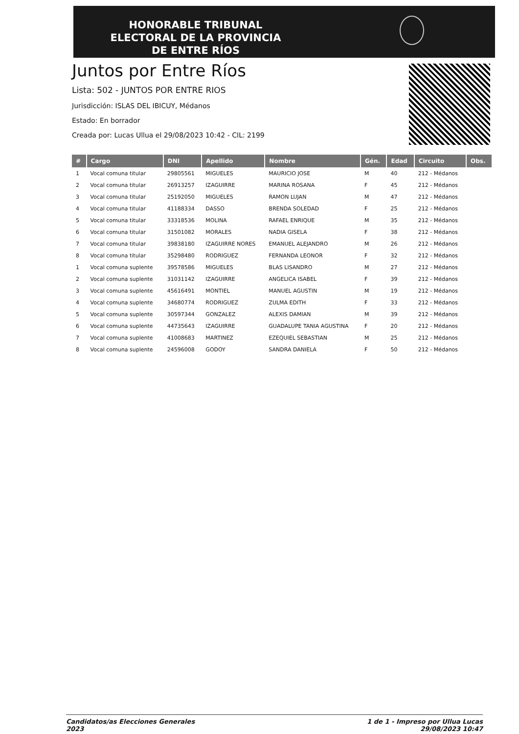HONORABLE TRIBUNAL ELECTORAL DE LA PROVINCIA DE ENTRE RÍOS
Juntos por Entre Ríos
Lista: 502 - JUNTOS POR ENTRE RIOS
Jurisdicción: ISLAS DEL IBICUY, Médanos
Estado: En borrador
Creada por: Lucas Ullua el 29/08/2023 10:42 - CIL: 2199
| # | Cargo | DNI | Apellido | Nombre | Gén. | Edad | Circuito | Obs. |
| --- | --- | --- | --- | --- | --- | --- | --- | --- |
| 1 | Vocal comuna titular | 29805561 | MIGUELES | MAURICIO JOSE | M | 40 | 212 - Médanos | |
| 2 | Vocal comuna titular | 26913257 | IZAGUIRRE | MARINA ROSANA | F | 45 | 212 - Médanos | |
| 3 | Vocal comuna titular | 25192050 | MIGUELES | RAMON LUJAN | M | 47 | 212 - Médanos | |
| 4 | Vocal comuna titular | 41188334 | DASSO | BRENDA SOLEDAD | F | 25 | 212 - Médanos | |
| 5 | Vocal comuna titular | 33318536 | MOLINA | RAFAEL ENRIQUE | M | 35 | 212 - Médanos | |
| 6 | Vocal comuna titular | 31501082 | MORALES | NADIA GISELA | F | 38 | 212 - Médanos | |
| 7 | Vocal comuna titular | 39838180 | IZAGUIRRE NORES | EMANUEL ALEJANDRO | M | 26 | 212 - Médanos | |
| 8 | Vocal comuna titular | 35298480 | RODRIGUEZ | FERNANDA LEONOR | F | 32 | 212 - Médanos | |
| 1 | Vocal comuna suplente | 39578586 | MIGUELES | BLAS LISANDRO | M | 27 | 212 - Médanos | |
| 2 | Vocal comuna suplente | 31031142 | IZAGUIRRE | ANGELICA ISABEL | F | 39 | 212 - Médanos | |
| 3 | Vocal comuna suplente | 45616491 | MONTIEL | MANUEL AGUSTIN | M | 19 | 212 - Médanos | |
| 4 | Vocal comuna suplente | 34680774 | RODRIGUEZ | ZULMA EDITH | F | 33 | 212 - Médanos | |
| 5 | Vocal comuna suplente | 30597344 | GONZALEZ | ALEXIS DAMIAN | M | 39 | 212 - Médanos | |
| 6 | Vocal comuna suplente | 44735643 | IZAGUIRRE | GUADALUPE TANIA AGUSTINA | F | 20 | 212 - Médanos | |
| 7 | Vocal comuna suplente | 41008683 | MARTINEZ | EZEQUIEL SEBASTIAN | M | 25 | 212 - Médanos | |
| 8 | Vocal comuna suplente | 24596008 | GODOY | SANDRA DANIELA | F | 50 | 212 - Médanos | |
Candidatos/as Elecciones Generales
2023
1 de 1 - Impreso por Ullua Lucas
29/08/2023 10:47